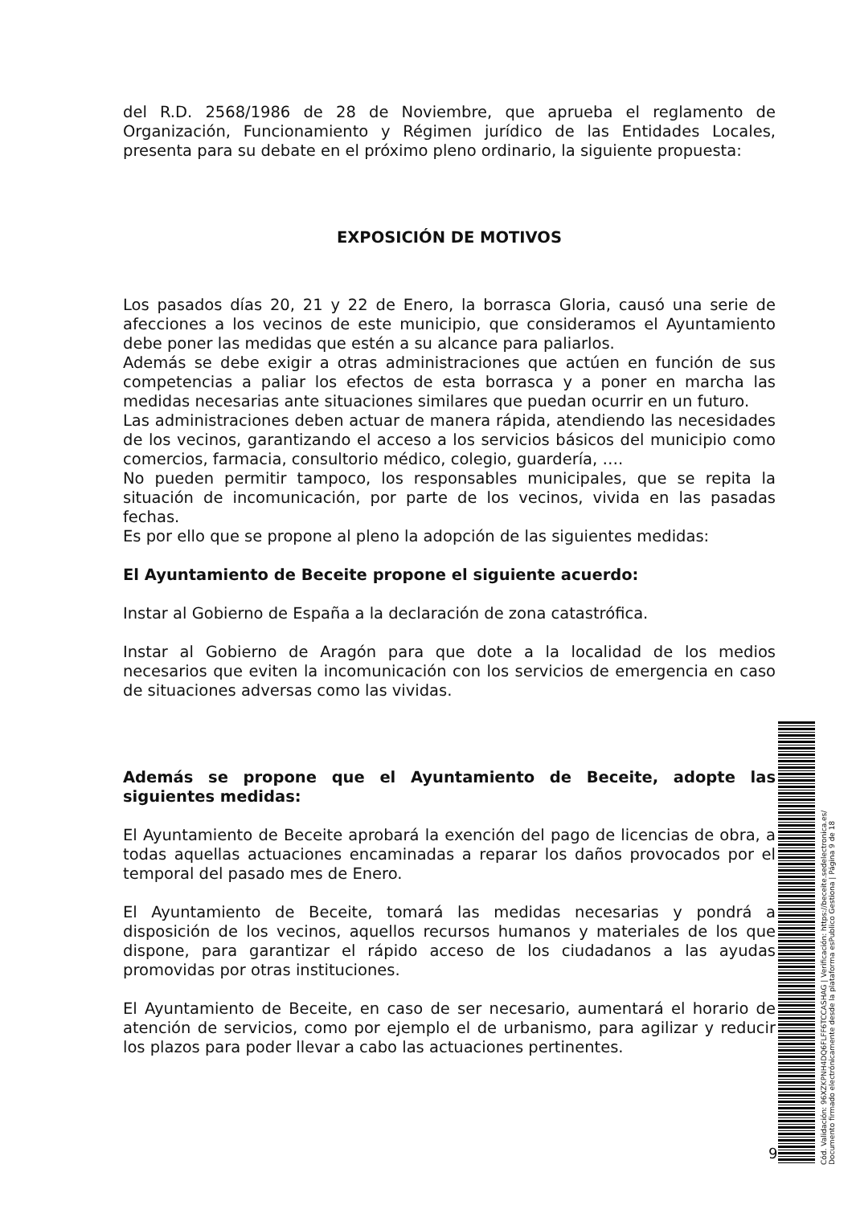del R.D. 2568/1986 de 28 de Noviembre, que aprueba el reglamento de Organización, Funcionamiento y Régimen jurídico de las Entidades Locales, presenta para su debate en el próximo pleno ordinario, la siguiente propuesta:
EXPOSICIÓN DE MOTIVOS
Los pasados días 20, 21 y 22 de Enero, la borrasca Gloria, causó una serie de afecciones a los vecinos de este municipio, que consideramos el Ayuntamiento debe poner las medidas que estén a su alcance para paliarlos.
Además se debe exigir a otras administraciones que actúen en función de sus competencias a paliar los efectos de esta borrasca y a poner en marcha las medidas necesarias ante situaciones similares que puedan ocurrir en un futuro.
Las administraciones deben actuar de manera rápida, atendiendo las necesidades de los vecinos, garantizando el acceso a los servicios básicos del municipio como comercios, farmacia, consultorio médico, colegio, guardería, ….
No pueden permitir tampoco, los responsables municipales, que se repita la situación de incomunicación, por parte de los vecinos, vivida en las pasadas fechas.
Es por ello que se propone al pleno la adopción de las siguientes medidas:
El Ayuntamiento de Beceite propone el siguiente acuerdo:
Instar al Gobierno de España a la declaración de zona catastrófica.
Instar al Gobierno de Aragón para que dote a la localidad de los medios necesarios que eviten la incomunicación con los servicios de emergencia en caso de situaciones adversas como las vividas.
Además se propone que el Ayuntamiento de Beceite, adopte las siguientes medidas:
El Ayuntamiento de Beceite aprobará la exención del pago de licencias de obra, a todas aquellas actuaciones encaminadas a reparar los daños provocados por el temporal del pasado mes de Enero.
El Ayuntamiento de Beceite, tomará las medidas necesarias y pondrá a disposición de los vecinos, aquellos recursos humanos y materiales de los que dispone, para garantizar el rápido acceso de los ciudadanos a las ayudas promovidas por otras instituciones.
El Ayuntamiento de Beceite, en caso de ser necesario, aumentará el horario de atención de servicios, como por ejemplo el de urbanismo, para agilizar y reducir los plazos para poder llevar a cabo las actuaciones pertinentes.
9
Cód. Validación: 96XZKPNH4DQ6FLFF6TCCASHAG | Verificación: https://beceite.sedelectronica.es/ Documento firmado electrónicamente desde la plataforma esPublico Gestiona | Página 9 de 18